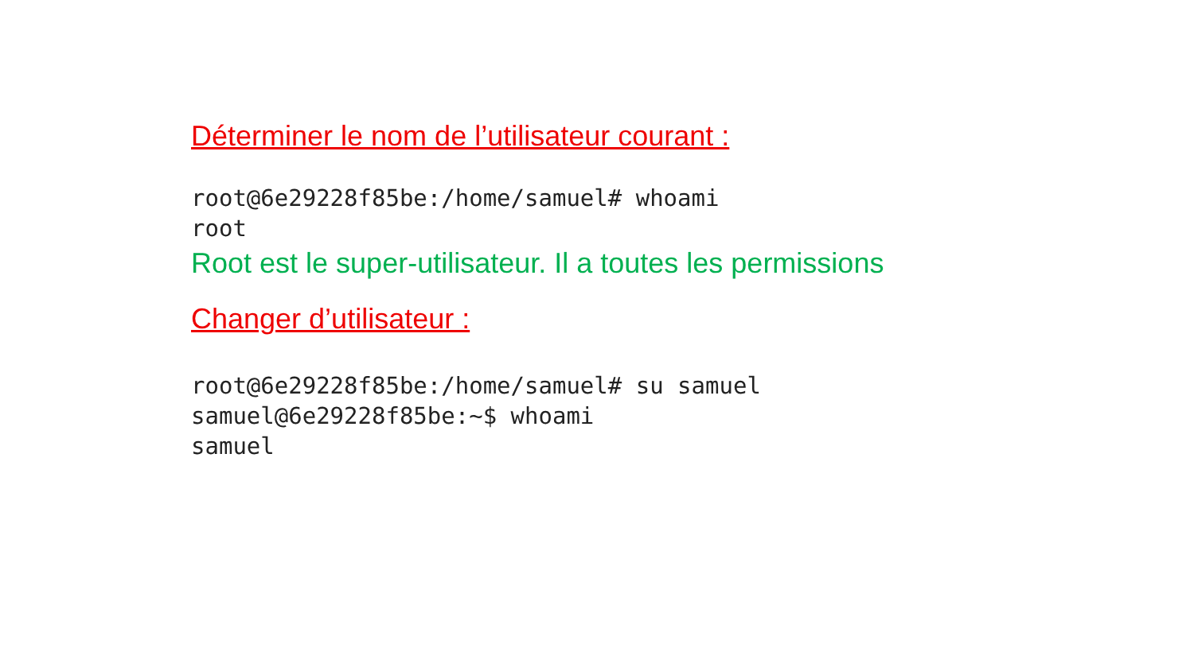Déterminer le nom de l’utilisateur courant :
root@6e29228f85be:/home/samuel# whoami
root
Root est le super-utilisateur. Il a toutes les permissions
Changer d’utilisateur :
root@6e29228f85be:/home/samuel# su samuel
samuel@6e29228f85be:~$ whoami
samuel